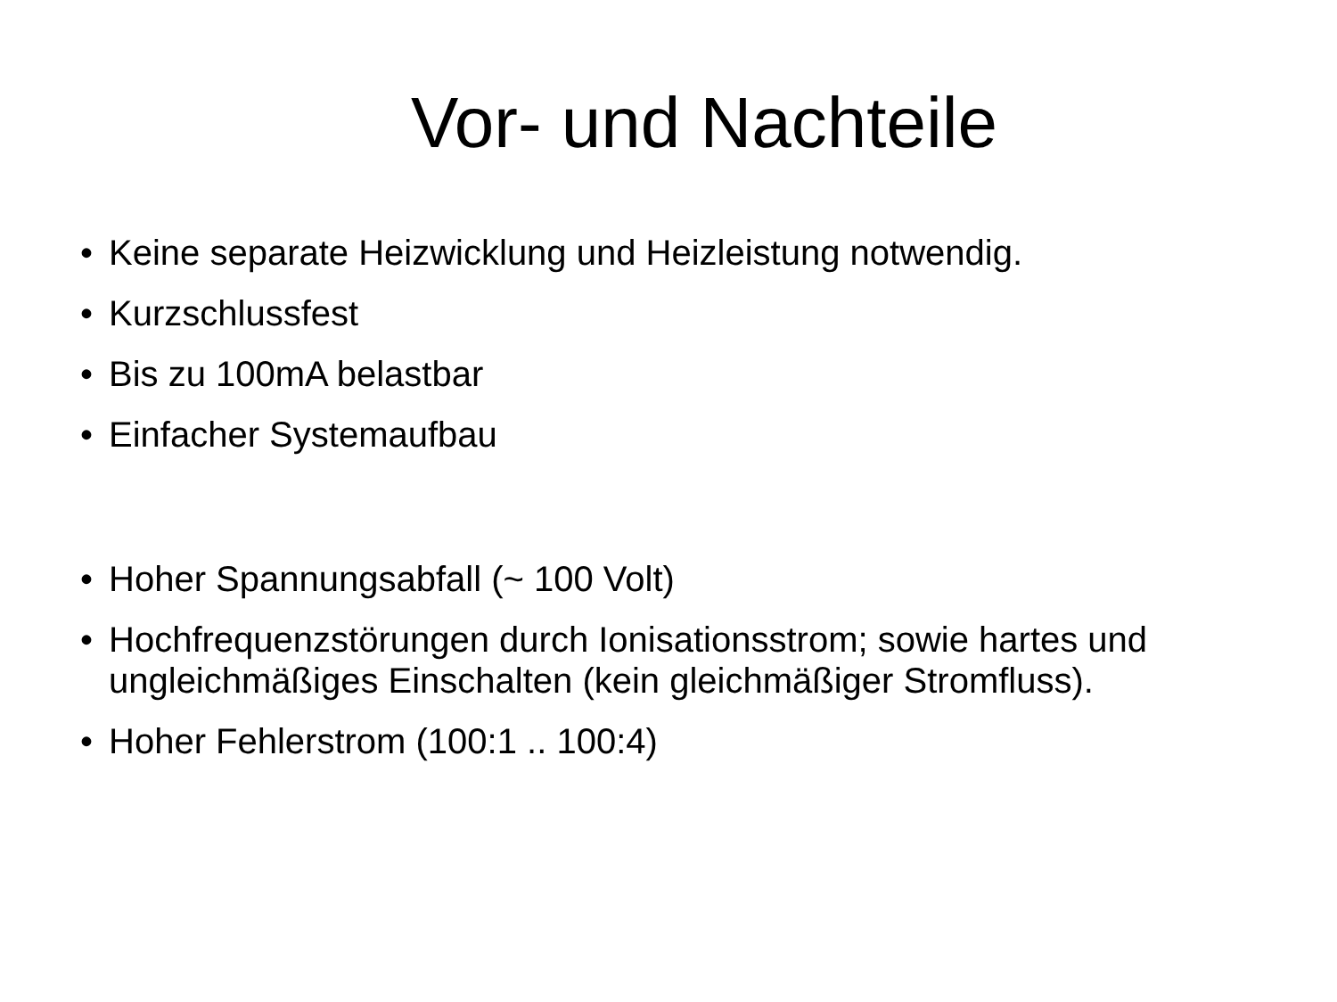Vor- und Nachteile
• Keine separate Heizwicklung und Heizleistung notwendig.
• Kurzschlussfest
• Bis zu 100mA belastbar
• Einfacher Systemaufbau
• Hoher Spannungsabfall (~ 100 Volt)
• Hochfrequenzstörungen durch Ionisationsstrom; sowie hartes und ungleichmäßiges Einschalten (kein gleichmäßiger Stromfluss).
• Hoher Fehlerstrom (100:1 .. 100:4)